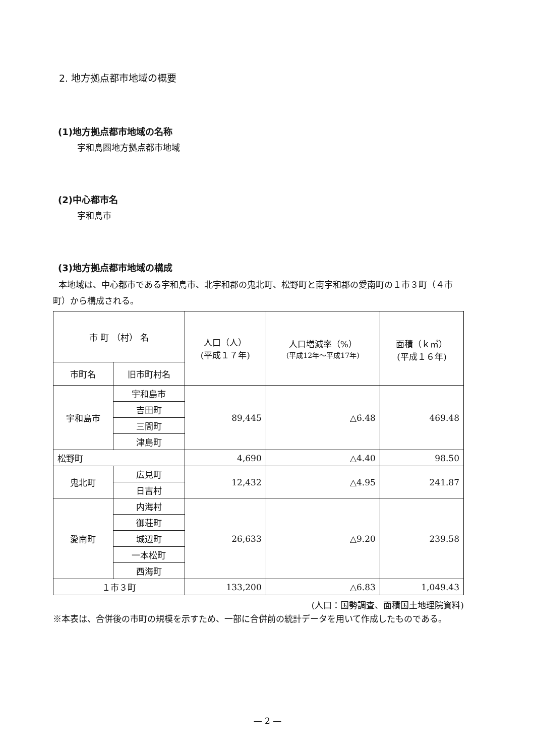2. 地方拠点都市地域の概要
(1)地方拠点都市地域の名称
宇和島圏地方拠点都市地域
(2)中心都市名
宇和島市
(3)地方拠点都市地域の構成
本地域は、中心都市である宇和島市、北宇和郡の鬼北町、松野町と南宇和郡の愛南町の１市３町（４市町）から構成される。
| 市 町 （村） 名 | | 人口（人） (平成１７年) | 人口増減率（%） (平成12年～平成17年) | 面積（ｋ㎡） (平成１６年) |
| --- | --- | --- | --- | --- |
| 市町名 | 旧市町村名 | | | |
| 宇和島市 | 宇和島市 | 89,445 | △6.48 | 469.48 |
| | 吉田町 | | | |
| | 三間町 | | | |
| | 津島町 | | | |
| 松野町 | | 4,690 | △4.40 | 98.50 |
| 鬼北町 | 広見町 | 12,432 | △4.95 | 241.87 |
| | 日吉村 | | | |
| 愛南町 | 内海村 | 26,633 | △9.20 | 239.58 |
| | 御荘町 | | | |
| | 城辺町 | | | |
| | 一本松町 | | | |
| | 西海町 | | | |
| １市３町 | | 133,200 | △6.83 | 1,049.43 |
(人口：国勢調査、面積国土地理院資料)
※本表は、合併後の市町の規模を示すため、一部に合併前の統計データを用いて作成したものである。
— 2 —